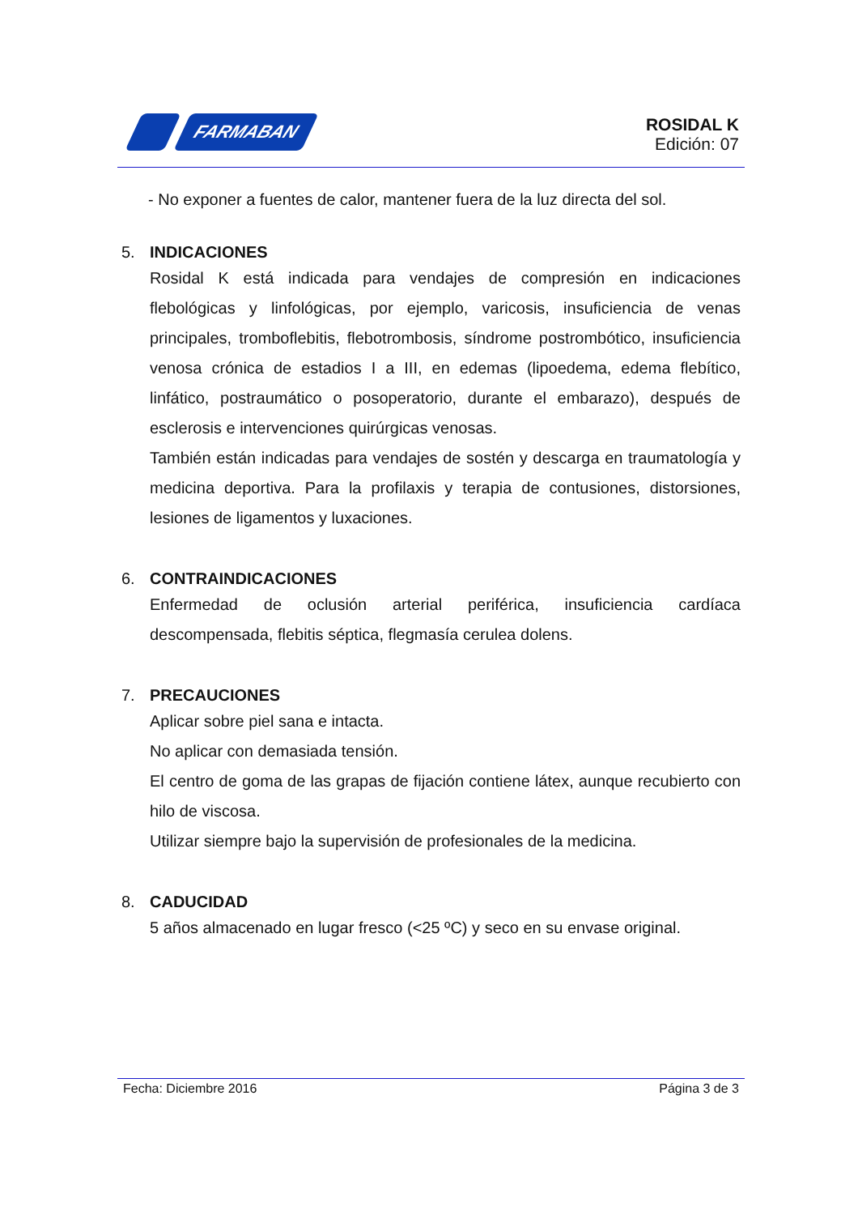FARMABAN
ROSIDAL K
Edición: 07
- No exponer a fuentes de calor, mantener fuera de la luz directa del sol.
5. INDICACIONES
Rosidal K está indicada para vendajes de compresión en indicaciones flebológicas y linfológicas, por ejemplo, varicosis, insuficiencia de venas principales, tromboflebitis, flebotrombosis, síndrome postrombótico, insuficiencia venosa crónica de estadios I a III, en edemas (lipoedema, edema flebítico, linfático, postraumático o posoperatorio, durante el embarazo), después de esclerosis e intervenciones quirúrgicas venosas.
También están indicadas para vendajes de sostén y descarga en traumatología y medicina deportiva. Para la profilaxis y terapia de contusiones, distorsiones, lesiones de ligamentos y luxaciones.
6. CONTRAINDICACIONES
Enfermedad de oclusión arterial periférica, insuficiencia cardíaca descompensada, flebitis séptica, flegmasía cerulea dolens.
7. PRECAUCIONES
Aplicar sobre piel sana e intacta.
No aplicar con demasiada tensión.
El centro de goma de las grapas de fijación contiene látex, aunque recubierto con hilo de viscosa.
Utilizar siempre bajo la supervisión de profesionales de la medicina.
8. CADUCIDAD
5 años almacenado en lugar fresco (<25 ºC) y seco en su envase original.
Fecha: Diciembre 2016 Página 3 de 3